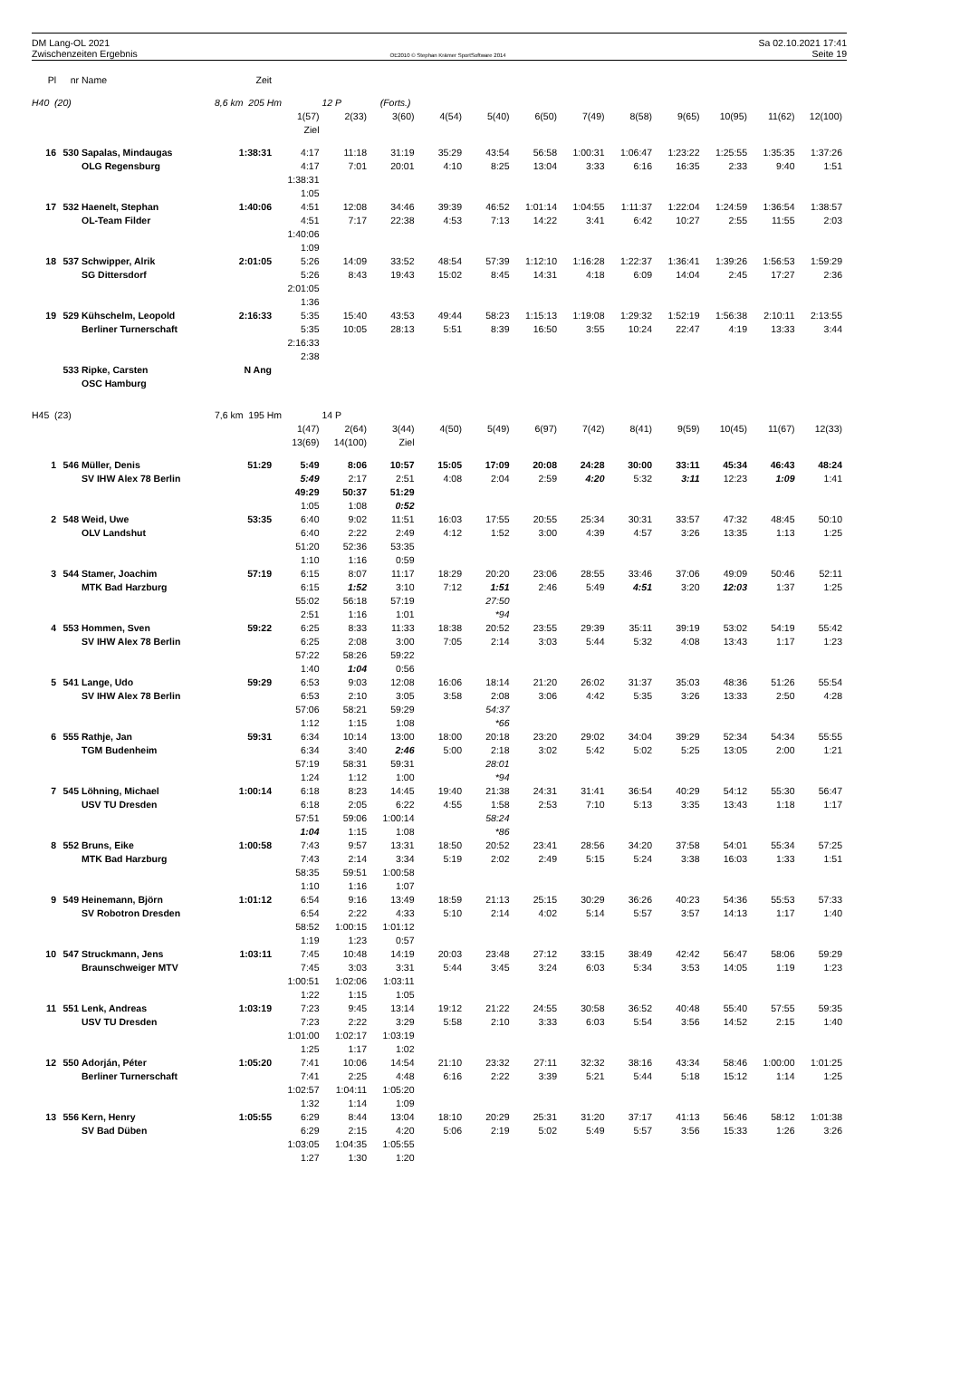DM Lang-OL 2021
Zwischenzeiten Ergebnis
OE2010 © Stephan Krämer SportSoftware 2014
Sa 02.10.2021 17:41
Seite 19
| Pl | nr | Name | Zeit | | | | | | | | | | | | |
| H40 (20) | | | 8,6 km 205 Hm | | 12 P | (Forts.) | | | | | | | | | |
| | | | | 1(57) | 2(33) | 3(60) | 4(54) | 5(40) | 6(50) | 7(49) | 8(58) | 9(65) | 10(95) | 11(62) | 12(100) |
| | | | | Ziel | | | | | | | | | | | |
| 16 | 530 | Sapalas, Mindaugas | 1:38:31 | 4:17 | 11:18 | 31:19 | 35:29 | 43:54 | 56:58 | 1:00:31 | 1:06:47 | 1:23:22 | 1:25:55 | 1:35:35 | 1:37:26 |
| | | OLG Regensburg | | 4:17 | 7:01 | 20:01 | 4:10 | 8:25 | 13:04 | 3:33 | 6:16 | 16:35 | 2:33 | 9:40 | 1:51 |
| | | | | 1:38:31 | | | | | | | | | | | |
| | | | | 1:05 | | | | | | | | | | | |
| 17 | 532 | Haenelt, Stephan | 1:40:06 | 4:51 | 12:08 | 34:46 | 39:39 | 46:52 | 1:01:14 | 1:04:55 | 1:11:37 | 1:22:04 | 1:24:59 | 1:36:54 | 1:38:57 |
| | | OL-Team Filder | | 4:51 | 7:17 | 22:38 | 4:53 | 7:13 | 14:22 | 3:41 | 6:42 | 10:27 | 2:55 | 11:55 | 2:03 |
| | | | | 1:40:06 | | | | | | | | | | | |
| | | | | 1:09 | | | | | | | | | | | |
| 18 | 537 | Schwipper, Alrik | 2:01:05 | 5:26 | 14:09 | 33:52 | 48:54 | 57:39 | 1:12:10 | 1:16:28 | 1:22:37 | 1:36:41 | 1:39:26 | 1:56:53 | 1:59:29 |
| | | SG Dittersdorf | | 5:26 | 8:43 | 19:43 | 15:02 | 8:45 | 14:31 | 4:18 | 6:09 | 14:04 | 2:45 | 17:27 | 2:36 |
| | | | | 2:01:05 | | | | | | | | | | | |
| | | | | 1:36 | | | | | | | | | | | |
| 19 | 529 | Kühschelm, Leopold | 2:16:33 | 5:35 | 15:40 | 43:53 | 49:44 | 58:23 | 1:15:13 | 1:19:08 | 1:29:32 | 1:52:19 | 1:56:38 | 2:10:11 | 2:13:55 |
| | | Berliner Turnerschaft | | 5:35 | 10:05 | 28:13 | 5:51 | 8:39 | 16:50 | 3:55 | 10:24 | 22:47 | 4:19 | 13:33 | 3:44 |
| | | | | 2:16:33 | | | | | | | | | | | |
| | | | | 2:38 | | | | | | | | | | | |
| | 533 | Ripke, Carsten | N Ang | | | | | | | | | | | | |
| | | OSC Hamburg | | | | | | | | | | | | | |
| H45 (23) | | | 7,6 km 195 Hm | | 14 P | | | | | | | | | | |
| | | | | 1(47) | 2(64) | 3(44) | 4(50) | 5(49) | 6(97) | 7(42) | 8(41) | 9(59) | 10(45) | 11(67) | 12(33) |
| | | | | 13(69) | 14(100) | Ziel | | | | | | | | | |
| 1 | 546 | Müller, Denis | 51:29 | 5:49 | 8:06 | 10:57 | 15:05 | 17:09 | 20:08 | 24:28 | 30:00 | 33:11 | 45:34 | 46:43 | 48:24 |
| | | SV IHW Alex 78 Berlin | | 5:49 | 2:17 | 2:51 | 4:08 | 2:04 | 2:59 | 4:20 | 5:32 | 3:11 | 12:23 | 1:09 | 1:41 |
| | | | | 49:29 | 50:37 | 51:29 | | | | | | | | | |
| | | | | 1:05 | 1:08 | 0:52 | | | | | | | | | |
| 2 | 548 | Weid, Uwe | 53:35 | 6:40 | 9:02 | 11:51 | 16:03 | 17:55 | 20:55 | 25:34 | 30:31 | 33:57 | 47:32 | 48:45 | 50:10 |
| | | OLV Landshut | | 6:40 | 2:22 | 2:49 | 4:12 | 1:52 | 3:00 | 4:39 | 4:57 | 3:26 | 13:35 | 1:13 | 1:25 |
| | | | | 51:20 | 52:36 | 53:35 | | | | | | | | | |
| | | | | 1:10 | 1:16 | 0:59 | | | | | | | | | |
| 3 | 544 | Stamer, Joachim | 57:19 | 6:15 | 8:07 | 11:17 | 18:29 | 20:20 | 23:06 | 28:55 | 33:46 | 37:06 | 49:09 | 50:46 | 52:11 |
| | | MTK Bad Harzburg | | 6:15 | 1:52 | 3:10 | 7:12 | 1:51 | 2:46 | 5:49 | 4:51 | 3:20 | 12:03 | 1:37 | 1:25 |
| | | | | 55:02 | 56:18 | 57:19 | | 27:50 | | | | | | | |
| | | | | 2:51 | 1:16 | 1:01 | | *94 | | | | | | | |
| 4 | 553 | Hommen, Sven | 59:22 | 6:25 | 8:33 | 11:33 | 18:38 | 20:52 | 23:55 | 29:39 | 35:11 | 39:19 | 53:02 | 54:19 | 55:42 |
| | | SV IHW Alex 78 Berlin | | 6:25 | 2:08 | 3:00 | 7:05 | 2:14 | 3:03 | 5:44 | 5:32 | 4:08 | 13:43 | 1:17 | 1:23 |
| | | | | 57:22 | 58:26 | 59:22 | | | | | | | | | |
| | | | | 1:40 | 1:04 | 0:56 | | | | | | | | | |
| 5 | 541 | Lange, Udo | 59:29 | 6:53 | 9:03 | 12:08 | 16:06 | 18:14 | 21:20 | 26:02 | 31:37 | 35:03 | 48:36 | 51:26 | 55:54 |
| | | SV IHW Alex 78 Berlin | | 6:53 | 2:10 | 3:05 | 3:58 | 2:08 | 3:06 | 4:42 | 5:35 | 3:26 | 13:33 | 2:50 | 4:28 |
| | | | | 57:06 | 58:21 | 59:29 | | 54:37 | | | | | | | |
| | | | | 1:12 | 1:15 | 1:08 | | *66 | | | | | | | |
| 6 | 555 | Rathje, Jan | 59:31 | 6:34 | 10:14 | 13:00 | 18:00 | 20:18 | 23:20 | 29:02 | 34:04 | 39:29 | 52:34 | 54:34 | 55:55 |
| | | TGM Budenheim | | 6:34 | 3:40 | 2:46 | 5:00 | 2:18 | 3:02 | 5:42 | 5:02 | 5:25 | 13:05 | 2:00 | 1:21 |
| | | | | 57:19 | 58:31 | 59:31 | | 28:01 | | | | | | | |
| | | | | 1:24 | 1:12 | 1:00 | | *94 | | | | | | | |
| 7 | 545 | Löhning, Michael | 1:00:14 | 6:18 | 8:23 | 14:45 | 19:40 | 21:38 | 24:31 | 31:41 | 36:54 | 40:29 | 54:12 | 55:30 | 56:47 |
| | | USV TU Dresden | | 6:18 | 2:05 | 6:22 | 4:55 | 1:58 | 2:53 | 7:10 | 5:13 | 3:35 | 13:43 | 1:18 | 1:17 |
| | | | | 57:51 | 59:06 | 1:00:14 | | 58:24 | | | | | | | |
| | | | | 1:04 | 1:15 | 1:08 | | *86 | | | | | | | |
| 8 | 552 | Bruns, Eike | 1:00:58 | 7:43 | 9:57 | 13:31 | 18:50 | 20:52 | 23:41 | 28:56 | 34:20 | 37:58 | 54:01 | 55:34 | 57:25 |
| | | MTK Bad Harzburg | | 7:43 | 2:14 | 3:34 | 5:19 | 2:02 | 2:49 | 5:15 | 5:24 | 3:38 | 16:03 | 1:33 | 1:51 |
| | | | | 58:35 | 59:51 | 1:00:58 | | | | | | | | | |
| | | | | 1:10 | 1:16 | 1:07 | | | | | | | | | |
| 9 | 549 | Heinemann, Björn | 1:01:12 | 6:54 | 9:16 | 13:49 | 18:59 | 21:13 | 25:15 | 30:29 | 36:26 | 40:23 | 54:36 | 55:53 | 57:33 |
| | | SV Robotron Dresden | | 6:54 | 2:22 | 4:33 | 5:10 | 2:14 | 4:02 | 5:14 | 5:57 | 3:57 | 14:13 | 1:17 | 1:40 |
| | | | | 58:52 | 1:00:15 | 1:01:12 | | | | | | | | | |
| | | | | 1:19 | 1:23 | 0:57 | | | | | | | | | |
| 10 | 547 | Struckmann, Jens | 1:03:11 | 7:45 | 10:48 | 14:19 | 20:03 | 23:48 | 27:12 | 33:15 | 38:49 | 42:42 | 56:47 | 58:06 | 59:29 |
| | | Braunschweiger MTV | | 7:45 | 3:03 | 3:31 | 5:44 | 3:45 | 3:24 | 6:03 | 5:34 | 3:53 | 14:05 | 1:19 | 1:23 |
| | | | | 1:00:51 | 1:02:06 | 1:03:11 | | | | | | | | | |
| | | | | 1:22 | 1:15 | 1:05 | | | | | | | | | |
| 11 | 551 | Lenk, Andreas | 1:03:19 | 7:23 | 9:45 | 13:14 | 19:12 | 21:22 | 24:55 | 30:58 | 36:52 | 40:48 | 55:40 | 57:55 | 59:35 |
| | | USV TU Dresden | | 7:23 | 2:22 | 3:29 | 5:58 | 2:10 | 3:33 | 6:03 | 5:54 | 3:56 | 14:52 | 2:15 | 1:40 |
| | | | | 1:01:00 | 1:02:17 | 1:03:19 | | | | | | | | | |
| | | | | 1:25 | 1:17 | 1:02 | | | | | | | | | |
| 12 | 550 | Adorján, Péter | 1:05:20 | 7:41 | 10:06 | 14:54 | 21:10 | 23:32 | 27:11 | 32:32 | 38:16 | 43:34 | 58:46 | 1:00:00 | 1:01:25 |
| | | Berliner Turnerschaft | | 7:41 | 2:25 | 4:48 | 6:16 | 2:22 | 3:39 | 5:21 | 5:44 | 5:18 | 15:12 | 1:14 | 1:25 |
| | | | | 1:02:57 | 1:04:11 | 1:05:20 | | | | | | | | | |
| | | | | 1:32 | 1:14 | 1:09 | | | | | | | | | |
| 13 | 556 | Kern, Henry | 1:05:55 | 6:29 | 8:44 | 13:04 | 18:10 | 20:29 | 25:31 | 31:20 | 37:17 | 41:13 | 56:46 | 58:12 | 1:01:38 |
| | | SV Bad Düben | | 6:29 | 2:15 | 4:20 | 5:06 | 2:19 | 5:02 | 5:49 | 5:57 | 3:56 | 15:33 | 1:26 | 3:26 |
| | | | | 1:03:05 | 1:04:35 | 1:05:55 | | | | | | | | | |
| | | | | 1:27 | 1:30 | 1:20 | | | | | | | | | |